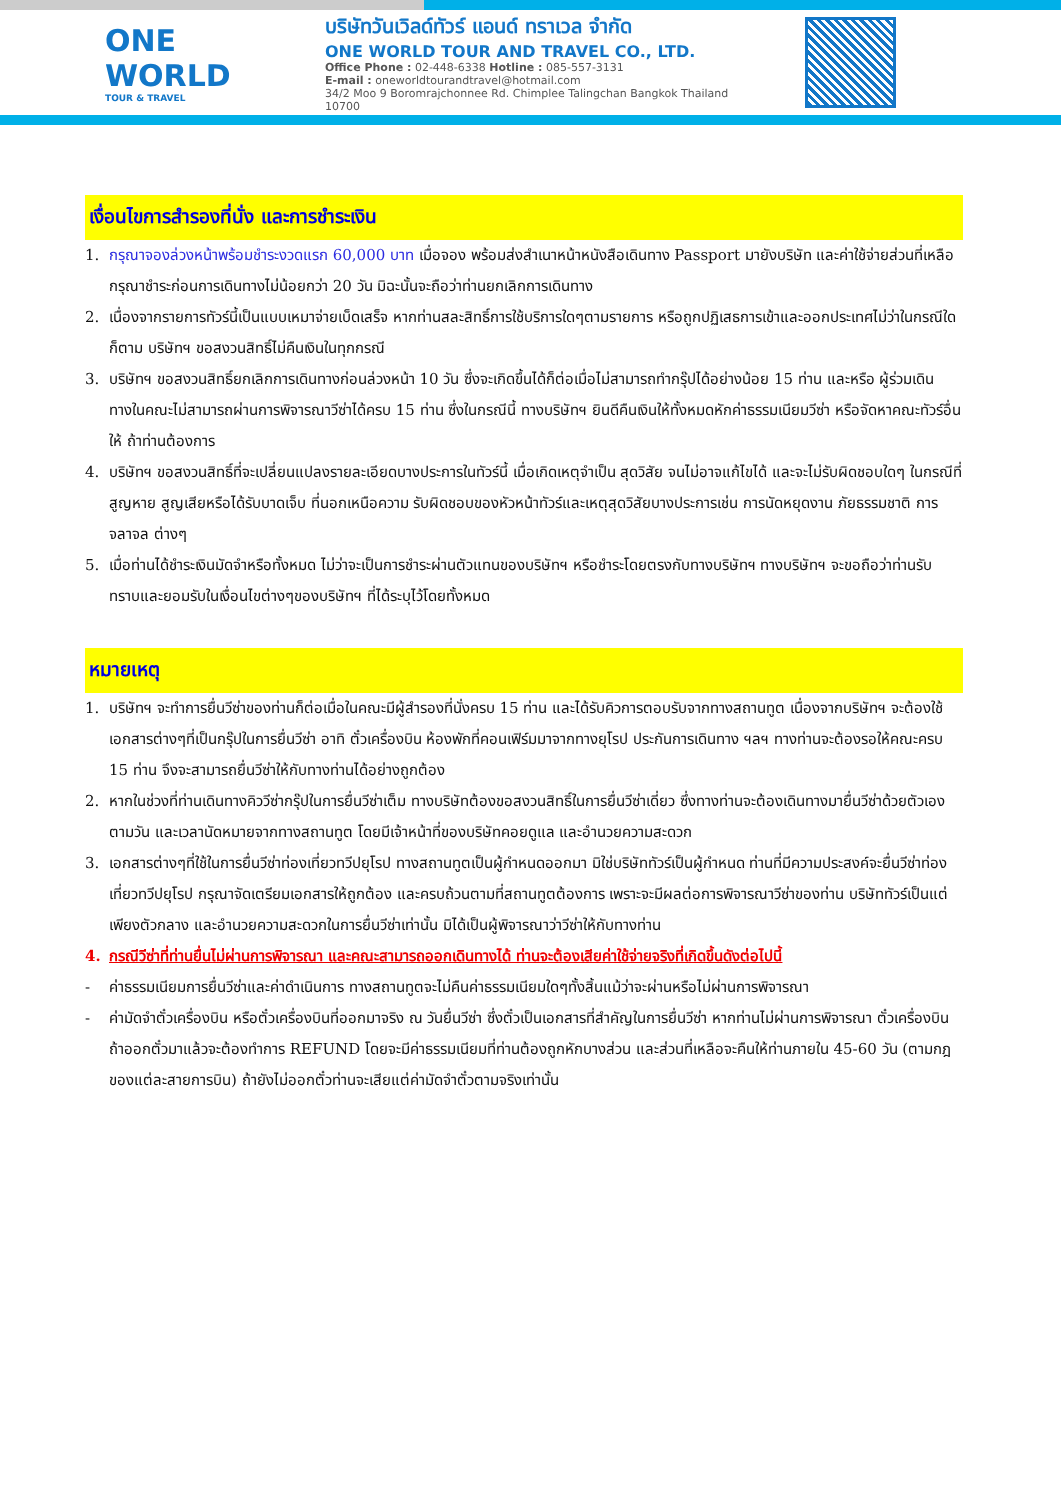ONE WORLD
TOUR & TRAVEL
บริษัทวันเวิลด์ทัวร์ แอนด์ ทราเวล จำกัด
ONE WORLD TOUR AND TRAVEL CO., LTD.
Office Phone : 02-448-6338 Hotline : 085-557-3131
E-mail : oneworldtourandtravel@hotmail.com
34/2 Moo 9 Boromrajchonnee Rd. Chimplee Talingchan Bangkok Thailand 10700
เงื่อนไขการสำรองที่นั่ง และการชำระเงิน
1. กรุณาจองล่วงหน้าพร้อมชำระงวดแรก 60,000 บาท เมื่อจอง พร้อมส่งสำเนาหน้าหนังสือเดินทาง Passport มายังบริษัท และค่าใช้จ่ายส่วนที่เหลือกรุณาชำระก่อนการเดินทางไม่น้อยกว่า 20 วัน มิฉะนั้นจะถือว่าท่านยกเลิกการเดินทาง
2. เนื่องจากรายการทัวร์นี้เป็นแบบเหมาจ่ายเบ็ดเสร็จ หากท่านสละสิทธิ์การใช้บริการใดๆตามรายการ หรือถูกปฏิเสธการเข้าและออกประเทศไม่ว่าในกรณีใดก็ตาม บริษัทฯ ขอสงวนสิทธิ์ไม่คืนเงินในทุกกรณี
3. บริษัทฯ ขอสงวนสิทธิ์ยกเลิกการเดินทางก่อนล่วงหน้า 10 วัน ซึ่งจะเกิดขึ้นได้ก็ต่อเมื่อไม่สามารถทำกรุ๊ปได้อย่างน้อย 15 ท่าน และหรือ ผู้ร่วมเดินทางในคณะไม่สามารถผ่านการพิจารณาวีซ่าได้ครบ 15 ท่าน ซึ่งในกรณีนี้ ทางบริษัทฯ ยินดีคืนเงินให้ทั้งหมดหักค่าธรรมเนียมวีซ่า หรือจัดหาคณะทัวร์อื่นให้ ถ้าท่านต้องการ
4. บริษัทฯ ขอสงวนสิทธิ์ที่จะเปลี่ยนแปลงรายละเอียดบางประการในทัวร์นี้ เมื่อเกิดเหตุจำเป็น สุดวิสัย จนไม่อาจแก้ไขได้ และจะไม่รับผิดชอบใดๆ ในกรณีที่สูญหาย สูญเสียหรือได้รับบาดเจ็บ ที่นอกเหนือความ รับผิดชอบของหัวหน้าทัวร์และเหตุสุดวิสัยบางประการเช่น การนัดหยุดงาน ภัยธรรมชาติ การจลาจล ต่างๆ
5. เมื่อท่านได้ชำระเงินมัดจำหรือทั้งหมด ไม่ว่าจะเป็นการชำระผ่านตัวแทนของบริษัทฯ หรือชำระโดยตรงกับทางบริษัทฯ ทางบริษัทฯ จะขอถือว่าท่านรับทราบและยอมรับในเงื่อนไขต่างๆของบริษัทฯ ที่ได้ระบุไว้โดยทั้งหมด
หมายเหตุ
1. บริษัทฯ จะทำการยื่นวีซ่าของท่านก็ต่อเมื่อในคณะมีผู้สำรองที่นั่งครบ 15 ท่าน และได้รับคิวการตอบรับจากทางสถานทูต เนื่องจากบริษัทฯ จะต้องใช้เอกสารต่างๆที่เป็นกรุ๊ปในการยื่นวีซ่า อาทิ ตั๋วเครื่องบิน ห้องพักที่คอนเฟิร์มมาจากทางยุโรป ประกันการเดินทาง ฯลฯ ทางท่านจะต้องรอให้คณะครบ 15 ท่าน จึงจะสามารถยื่นวีซ่าให้กับทางท่านได้อย่างถูกต้อง
2. หากในช่วงที่ท่านเดินทางคิววีซ่ากรุ๊ปในการยื่นวีซ่าเต็ม ทางบริษัทต้องขอสงวนสิทธิ์ในการยื่นวีซ่าเดี่ยว ซึ่งทางท่านจะต้องเดินทางมายื่นวีซ่าด้วยตัวเอง ตามวัน และเวลานัดหมายจากทางสถานทูต โดยมีเจ้าหน้าที่ของบริษัทคอยดูแล และอำนวยความสะดวก
3. เอกสารต่างๆที่ใช้ในการยื่นวีซ่าท่องเที่ยวทวีปยุโรป ทางสถานทูตเป็นผู้กำหนดออกมา มิใช่บริษัททัวร์เป็นผู้กำหนด ท่านที่มีความประสงค์จะยื่นวีซ่าท่องเที่ยวทวีปยุโรป กรุณาจัดเตรียมเอกสารให้ถูกต้อง และครบถ้วนตามที่สถานทูตต้องการ เพราะจะมีผลต่อการพิจารณาวีซ่าของท่าน บริษัททัวร์เป็นแต่เพียงตัวกลาง และอำนวยความสะดวกในการยื่นวีซ่าเท่านั้น มิได้เป็นผู้พิจารณาว่าวีซ่าให้กับทางท่าน
4. กรณีวีซ่าที่ท่านยื่นไม่ผ่านการพิจารณา และคณะสามารถออกเดินทางได้ ท่านจะต้องเสียค่าใช้จ่ายจริงที่เกิดขึ้นดังต่อไปนี้
- ค่าธรรมเนียมการยื่นวีซ่าและค่าดำเนินการ ทางสถานทูตจะไม่คืนค่าธรรมเนียมใดๆทั้งสิ้นแม้ว่าจะผ่านหรือไม่ผ่านการพิจารณา
- ค่ามัดจำตั๋วเครื่องบิน หรือตั๋วเครื่องบินที่ออกมาจริง ณ วันยื่นวีซ่า ซึ่งตั๋วเป็นเอกสารที่สำคัญในการยื่นวีซ่า หากท่านไม่ผ่านการพิจารณา ตั๋วเครื่องบินถ้าออกตั๋วมาแล้วจะต้องทำการ REFUND โดยจะมีค่าธรรมเนียมที่ท่านต้องถูกหักบางส่วน และส่วนที่เหลือจะคืนให้ท่านภายใน 45-60 วัน (ตามกฎของแต่ละสายการบิน) ถ้ายังไม่ออกตั๋วท่านจะเสียแต่ค่ามัดจำตั๋วตามจริงเท่านั้น